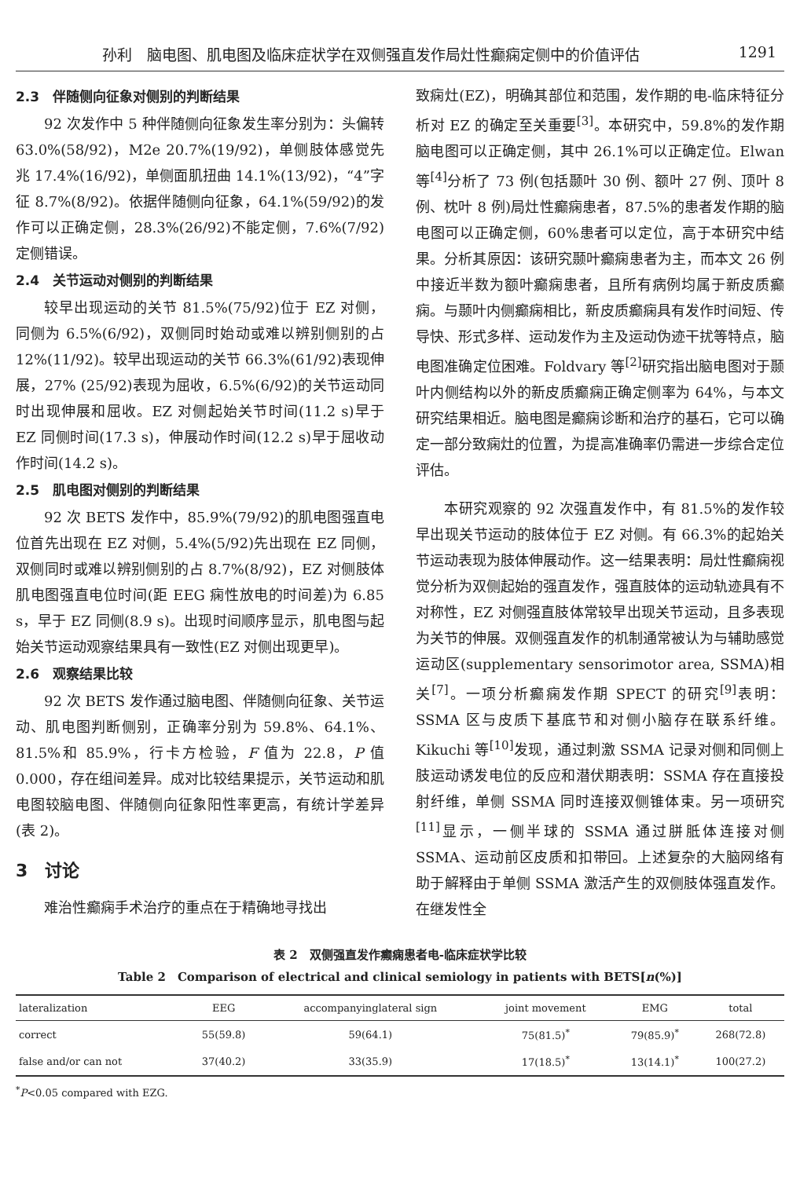孙利　脑电图、肌电图及临床症状学在双侧强直发作局灶性癫痫定侧中的价值评估 1291
2.3　伴随侧向征象对侧别的判断结果
92 次发作中 5 种伴随侧向征象发生率分别为：头偏转 63.0%(58/92)，M2e 20.7%(19/92)，单侧肢体感觉先兆 17.4%(16/92)，单侧面肌扭曲 14.1%(13/92)，“4”字征 8.7%(8/92)。依据伴随侧向征象，64.1%(59/92)的发作可以正确定侧，28.3%(26/92)不能定侧，7.6%(7/92)定侧错误。
2.4　关节运动对侧别的判断结果
较早出现运动的关节 81.5%(75/92)位于 EZ 对侧，同侧为 6.5%(6/92)，双侧同时始动或难以辨别侧别的占 12%(11/92)。较早出现运动的关节 66.3%(61/92)表现伸展，27% (25/92)表现为屈收，6.5%(6/92)的关节运动同时出现伸展和屈收。EZ 对侧起始关节时间(11.2 s)早于 EZ 同侧时间(17.3 s)，伸展动作时间(12.2 s)早于屈收动作时间(14.2 s)。
2.5　肌电图对侧别的判断结果
92 次 BETS 发作中，85.9%(79/92)的肌电图强直电位首先出现在 EZ 对侧，5.4%(5/92)先出现在 EZ 同侧，双侧同时或难以辨别侧别的占 8.7%(8/92)，EZ 对侧肢体肌电图强直电位时间(距 EEG 痫性放电的时间差)为 6.85 s，早于 EZ 同侧(8.9 s)。出现时间顺序显示，肌电图与起始关节运动观察结果具有一致性(EZ 对侧出现更早)。
2.6　观察结果比较
92 次 BETS 发作通过脑电图、伴随侧向征象、关节运动、肌电图判断侧别，正确率分别为 59.8%、64.1%、81.5%和 85.9%，行卡方检验，F 值为 22.8，P 值 0.000，存在组间差异。成对比较结果提示，关节运动和肌电图较脑电图、伴随侧向征象阳性率更高，有统计学差异(表 2)。
3　讨论
难治性癫痫手术治疗的重点在于精确地寻找出
致痫灶(EZ)，明确其部位和范围，发作期的电-临床特征分析对 EZ 的确定至关重要<sup>[3]</sup>。本研究中，59.8%的发作期脑电图可以正确定侧，其中 26.1%可以正确定位。Elwan 等<sup>[4]</sup>分析了 73 例(包括颞叶 30 例、额叶 27 例、顶叶 8 例、枕叶 8 例)局灶性癫痫患者，87.5%的患者发作期的脑电图可以正确定侧，60%患者可以定位，高于本研究中结果。分析其原因：该研究颞叶癫痫患者为主，而本文 26 例中接近半数为额叶癫痫患者，且所有病例均属于新皮质癫痫。与颞叶内侧癫痫相比，新皮质癫痫具有发作时间短、传导快、形式多样、运动发作为主及运动伪迹干扰等特点，脑电图准确定位困难。Foldvary 等<sup>[2]</sup>研究指出脑电图对于颞叶内侧结构以外的新皮质癫痫正确定侧率为 64%，与本文研究结果相近。脑电图是癫痫诊断和治疗的基石，它可以确定一部分致痫灶的位置，为提高准确率仍需进一步综合定位评估。
本研究观察的 92 次强直发作中，有 81.5%的发作较早出现关节运动的肢体位于 EZ 对侧。有 66.3%的起始关节运动表现为肢体伸展动作。这一结果表明：局灶性癫痫视觉分析为双侧起始的强直发作，强直肢体的运动轨迹具有不对称性，EZ 对侧强直肢体常较早出现关节运动，且多表现为关节的伸展。双侧强直发作的机制通常被认为与辅助感觉运动区(supplementary sensorimotor area, SSMA)相关<sup>[7]</sup>。一项分析癫痫发作期 SPECT 的研究<sup>[9]</sup>表明：SSMA 区与皮质下基底节和对侧小脑存在联系纤维。Kikuchi 等<sup>[10]</sup>发现，通过刺激 SSMA 记录对侧和同侧上肢运动诱发电位的反应和潜伏期表明：SSMA 存在直接投射纤维，单侧 SSMA 同时连接双侧锥体束。另一项研究<sup>[11]</sup>显示，一侧半球的 SSMA 通过胼胝体连接对侧 SSMA、运动前区皮质和扣带回。上述复杂的大脑网络有助于解释由于单侧 SSMA 激活产生的双侧肢体强直发作。在继发性全
表 2　双侧强直发作癫痫患者电-临床症状学比较
Table 2　Comparison of electrical and clinical semiology in patients with BETS[n(%)]
| lateralization | EEG | accompanyinglateral sign | joint movement | EMG | total |
| --- | --- | --- | --- | --- | --- |
| correct | 55(59.8) | 59(64.1) | 75(81.5)<sup>*</sup> | 79(85.9)<sup>*</sup> | 268(72.8) |
| false and/or can not | 37(40.2) | 33(35.9) | 17(18.5)<sup>*</sup> | 13(14.1)<sup>*</sup> | 100(27.2) |
<sup>*</sup> P<0.05 compared with EZG.